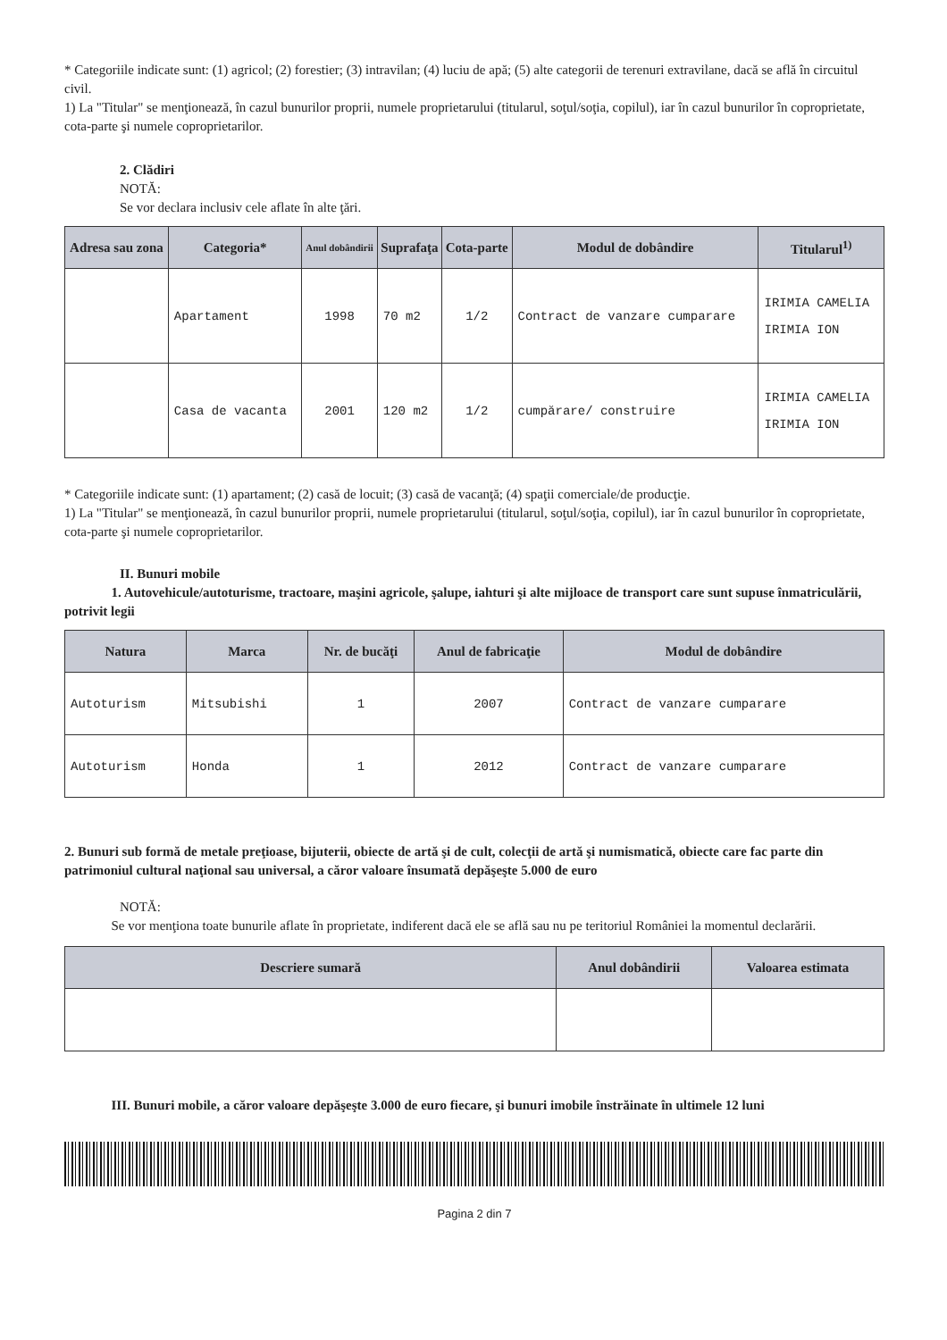* Categoriile indicate sunt: (1) agricol; (2) forestier; (3) intravilan; (4) luciu de apă; (5) alte categorii de terenuri extravilane, dacă se află în circuitul civil.
1) La "Titular" se menţionează, în cazul bunurilor proprii, numele proprietarului (titularul, soţul/soţia, copilul), iar în cazul bunurilor în coproprietate, cota-parte şi numele coproprietarilor.
2. Clădiri
NOTĂ:
Se vor declara inclusiv cele aflate în alte ţări.
| Adresa sau zona | Categoria* | Anul dobândirii | Suprafaţa | Cota-parte | Modul de dobândire | Titularul<sup>1)</sup> |
| --- | --- | --- | --- | --- | --- | --- |
| | Apartament | 1998 | 70 m2 | 1/2 | Contract de vanzare cumparare | IRIMIA CAMELIA IRIMIA ION |
| | Casa de vacanta | 2001 | 120 m2 | 1/2 | cumpărare/ construire | IRIMIA CAMELIA IRIMIA ION |
* Categoriile indicate sunt: (1) apartament; (2) casă de locuit; (3) casă de vacanţă; (4) spaţii comerciale/de producţie.
1) La "Titular" se menţionează, în cazul bunurilor proprii, numele proprietarului (titularul, soţul/soţia, copilul), iar în cazul bunurilor în coproprietate, cota-parte şi numele coproprietarilor.
II. Bunuri mobile
1. Autovehicule/autoturisme, tractoare, maşini agricole, şalupe, iahturi şi alte mijloace de transport care sunt supuse înmatriculării, potrivit legii
| Natura | Marca | Nr. de bucăţi | Anul de fabricaţie | Modul de dobândire |
| --- | --- | --- | --- | --- |
| Autoturism | Mitsubishi | 1 | 2007 | Contract de vanzare cumparare |
| Autoturism | Honda | 1 | 2012 | Contract de vanzare cumparare |
2. Bunuri sub formă de metale preţioase, bijuterii, obiecte de artă şi de cult, colecţii de artă şi numismatică, obiecte care fac parte din patrimoniul cultural naţional sau universal, a căror valoare însumată depăşeşte 5.000 de euro
NOTĂ:
Se vor menţiona toate bunurile aflate în proprietate, indiferent dacă ele se află sau nu pe teritoriul României la momentul declarării.
| Descriere sumară | Anul dobândirii | Valoarea estimata |
| --- | --- | --- |
III. Bunuri mobile, a căror valoare depăşeşte 3.000 de euro fiecare, şi bunuri imobile înstrăinate în ultimele 12 luni
Pagina 2 din 7